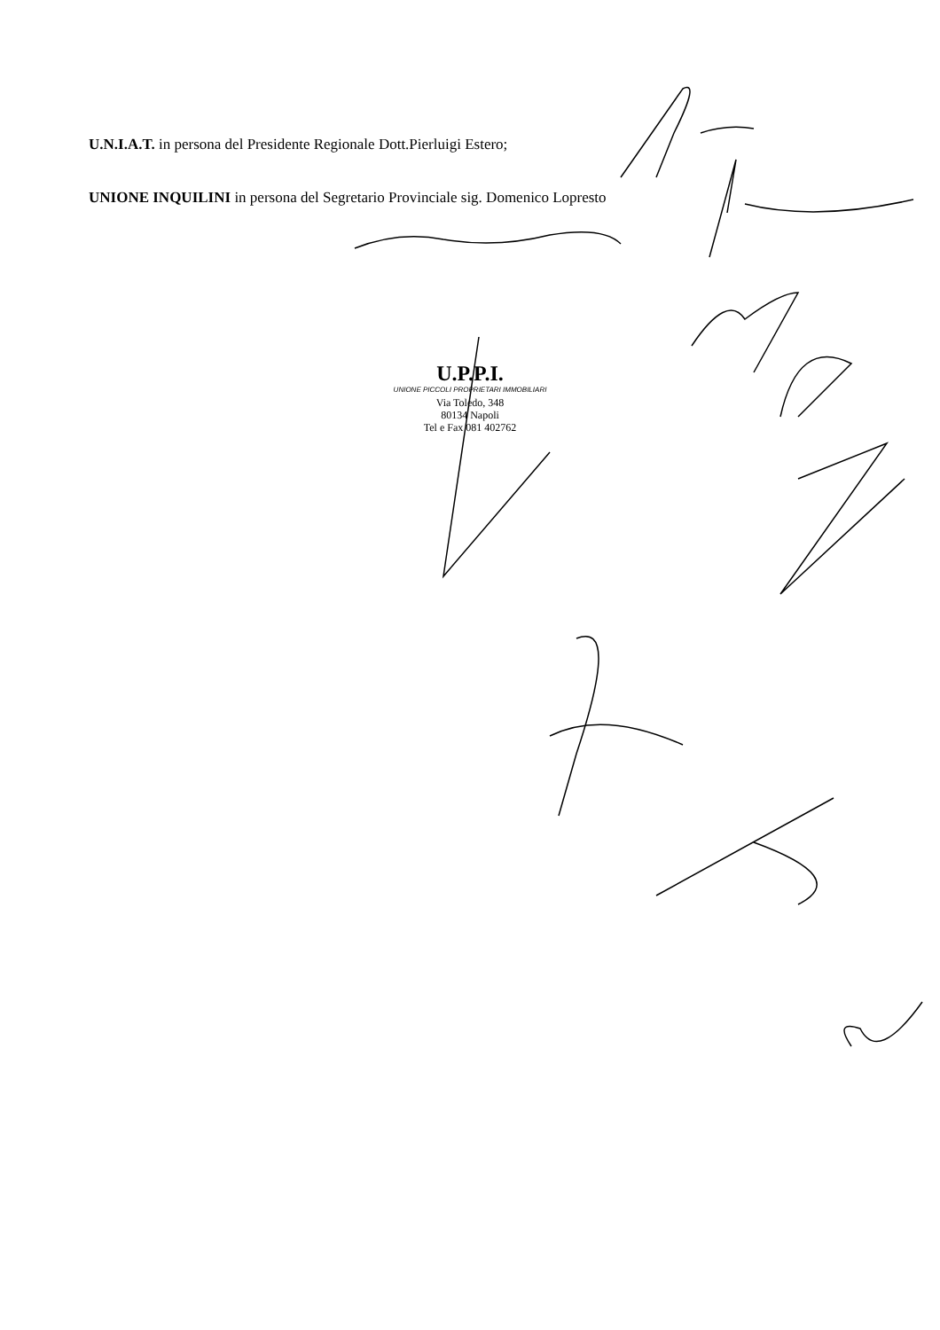U.N.I.A.T. in persona del Presidente Regionale Dott.Pierluigi Estero;
UNIONE INQUILINI in persona del Segretario Provinciale sig. Domenico Lopresto
U.P.P.I.
UNIONE PICCOLI PROPRIETARI IMMOBILIARI
Via Toledo, 348
80134 Napoli
Tel e Fax 081 402762